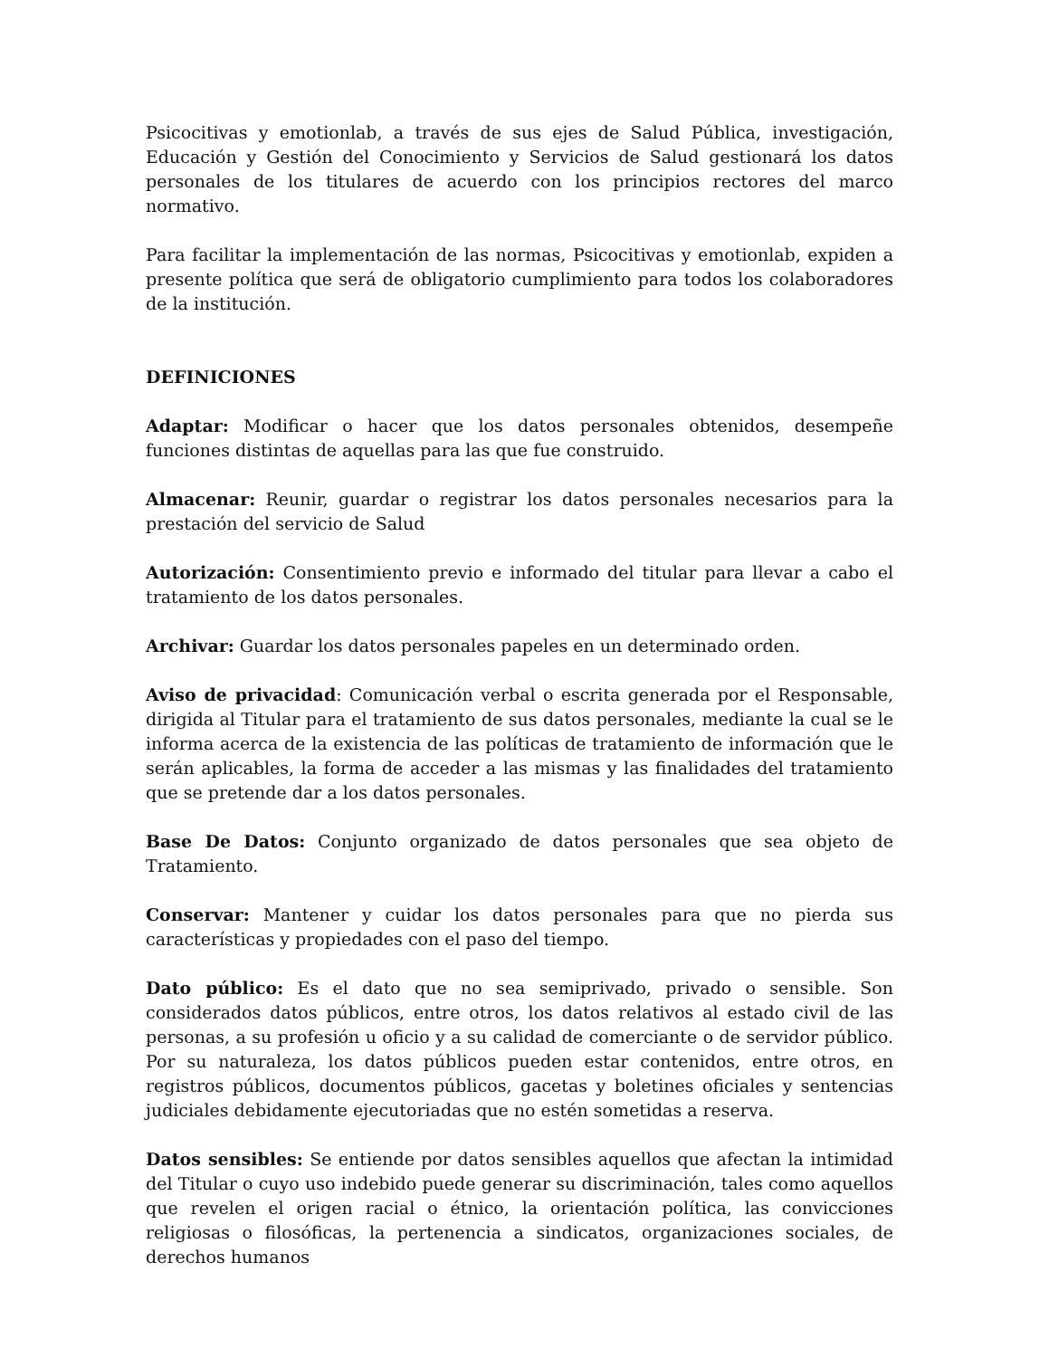Psicocitivas y emotionlab, a través de sus ejes de Salud Pública, investigación, Educación y Gestión del Conocimiento y Servicios de Salud gestionará los datos personales de los titulares de acuerdo con los principios rectores del marco normativo.
Para facilitar la implementación de las normas, Psicocitivas y emotionlab, expiden a presente política que será de obligatorio cumplimiento para todos los colaboradores de la institución.
DEFINICIONES
Adaptar: Modificar o hacer que los datos personales obtenidos, desempeñe funciones distintas de aquellas para las que fue construido.
Almacenar: Reunir, guardar o registrar los datos personales necesarios para la prestación del servicio de Salud
Autorización: Consentimiento previo e informado del titular para llevar a cabo el tratamiento de los datos personales.
Archivar: Guardar los datos personales papeles en un determinado orden.
Aviso de privacidad: Comunicación verbal o escrita generada por el Responsable, dirigida al Titular para el tratamiento de sus datos personales, mediante la cual se le informa acerca de la existencia de las políticas de tratamiento de información que le serán aplicables, la forma de acceder a las mismas y las finalidades del tratamiento que se pretende dar a los datos personales.
Base De Datos: Conjunto organizado de datos personales que sea objeto de Tratamiento.
Conservar: Mantener y cuidar los datos personales para que no pierda sus características y propiedades con el paso del tiempo.
Dato público: Es el dato que no sea semiprivado, privado o sensible. Son considerados datos públicos, entre otros, los datos relativos al estado civil de las personas, a su profesión u oficio y a su calidad de comerciante o de servidor público. Por su naturaleza, los datos públicos pueden estar contenidos, entre otros, en registros públicos, documentos públicos, gacetas y boletines oficiales y sentencias judiciales debidamente ejecutoriadas que no estén sometidas a reserva.
Datos sensibles: Se entiende por datos sensibles aquellos que afectan la intimidad del Titular o cuyo uso indebido puede generar su discriminación, tales como aquellos que revelen el origen racial o étnico, la orientación política, las convicciones religiosas o filosóficas, la pertenencia a sindicatos, organizaciones sociales, de derechos humanos